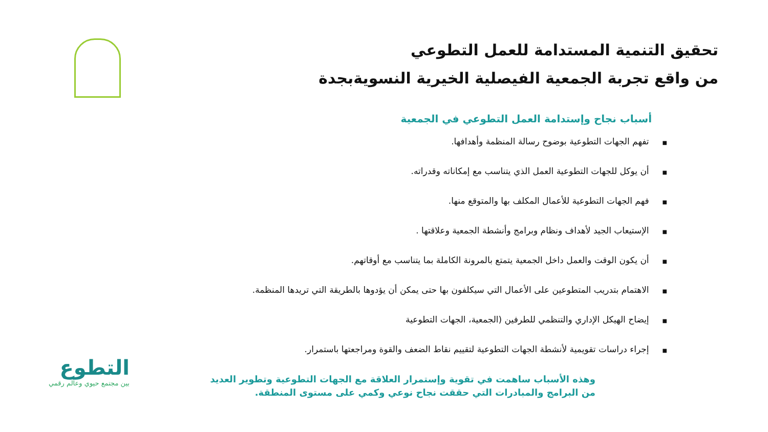تحقيق التنمية المستدامة للعمل التطوعي
من واقع تجربة الجمعية الفيصلية الخيرية النسويةبجدة
أسباب نجاح وإستدامة العمل التطوعي في الجمعية
■ تفهم الجهات التطوعية بوضوح رسالة المنظمة وأهدافها.
■ أن يوكل للجهات التطوعية العمل الذي يتناسب مع إمكاناته وقدراته.
■ فهم الجهات التطوعية للأعمال المكلف بها والمتوقع منها.
■ الإستيعاب الجيد لأهداف ونظام وبرامج وأنشطة الجمعية وعلاقتها .
■ أن يكون الوقت والعمل داخل الجمعية يتمتع بالمرونة الكاملة بما يتناسب مع أوقاتهم.
■ الاهتمام بتدريب المتطوعين على الأعمال التي سيكلفون بها حتى يمكن أن يؤدوها بالطريقة التي تريدها المنظمة.
■ إيضاح الهيكل الإداري والتنظمي للطرفين (الجمعية، الجهات التطوعية
■ إجراء دراسات تقويمية لأنشطة الجهات التطوعية لتقييم نقاط الضعف والقوة ومراجعتها باستمرار.
وهذه الأسباب ساهمت في تقوية وإستمرار العلاقة مع الجهات التطوعية وتطوير العديد من البرامج والمبادرات التي حققت نجاح نوعي وكمي على مستوى المنطقة.
التطوع
بين مجتمع حيوي وعالم رقمي